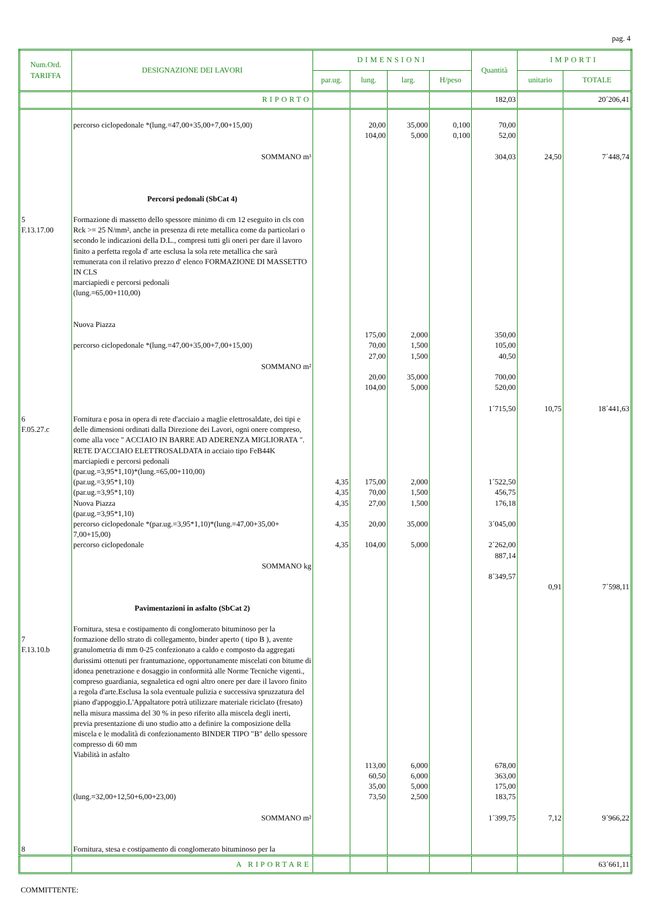pag. 4
| Num.Ord. TARIFFA | DESIGNAZIONE DEI LAVORI | DIMENSIONI | | | | Quantità | IMPORTI | |
| --- | --- | --- | --- | --- | --- | --- | --- | --- |
| | | par.ug. | lung. | larg. | H/peso | | unitario | TOTALE |
| | RIPORTO | | | | | 182,03 | | 20´206,41 |
| | percorso ciclopedonale *(lung.=47,00+35,00+7,00+15,00) SOMMANO m³ | | 20,00 104,00 | 35,000 5,000 | 0,100 0,100 | 70,00 52,00 304,03 | 24,50 | 7´448,74 |
| 5 F.13.17.00 | Percorsi pedonali (SbCat 4) Formazione di massetto dello spessore minimo di cm 12 eseguito in cls con Rck >= 25 N/mm², anche in presenza di rete metallica come da particolari o secondo le indicazioni della D.L., compresi tutti gli oneri per dare il lavoro finito a perfetta regola d' arte esclusa la sola rete metallica che sarà remunerata con il relativo prezzo d' elenco FORMAZIONE DI MASSETTO IN CLS marciapiedi e percorsi pedonali (lung.=65,00+110,00) Nuova Piazza percorso ciclopedonale *(lung.=47,00+35,00+7,00+15,00) SOMMANO m² | | 175,00 70,00 27,00 20,00 104,00 | 2,000 1,500 1,500 35,000 5,000 | | 350,00 105,00 40,50 700,00 520,00 1´715,50 | 10,75 | 18´441,63 |
| 6 F.05.27.c | Fornitura e posa in opera di rete d'acciaio a maglie elettrosaldate, dei tipi e delle dimensioni ordinati dalla Direzione dei Lavori, ogni onere compreso, come alla voce " ACCIAIO IN BARRE AD ADERENZA MIGLIORATA ". RETE D'ACCIAIO ELETTROSALDATA in acciaio tipo FeB44K marciapiedi e percorsi pedonali (par.ug.=3,95*1,10)*(lung.=65,00+110,00) (par.ug.=3,95*1,10) (par.ug.=3,95*1,10) Nuova Piazza (par.ug.=3,95*1,10) percorso ciclopedonale *(par.ug.=3,95*1,10)*(lung.=47,00+35,00+ 7,00+15,00) percorso ciclopedonale SOMMANO kg | 4,35 4,35 4,35 4,35 4,35 | 175,00 70,00 27,00 20,00 104,00 | 2,000 1,500 1,500 35,000 5,000 | | 1´522,50 456,75 176,18 3´045,00 2´262,00 887,14 8´349,57 | 0,91 | 7´598,11 |
| 7 F.13.10.b | Pavimentazioni in asfalto (SbCat 2) Fornitura, stesa e costipamento di conglomerato bituminoso per la formazione dello strato di collegamento, binder aperto ( tipo B ), avente granulometria di mm 0-25 confezionato a caldo e composto da aggregati durissimi ottenuti per frantumazione, opportunamente miscelati con bitume di idonea penetrazione e dosaggio in conformità alle Norme Tecniche vigenti., compreso guardiania, segnaletica ed ogni altro onere per dare il lavoro finito a regola d'arte.Esclusa la sola eventuale pulizia e successiva spruzzatura del piano d'appoggio.L'Appaltatore potrà utilizzare materiale riciclato (fresato) nella misura massima del 30 % in peso riferito alla miscela degli inerti, previa presentazione di uno studio atto a definire la composizione della miscela e le modalità di confezionamento BINDER TIPO "B" dello spessore compresso di 60 mm Viabilità in asfalto (lung.=32,00+12,50+6,00+23,00) SOMMANO m² | | 113,00 60,50 35,00 73,50 | 6,000 6,000 5,000 2,500 | | 678,00 363,00 175,00 183,75 1´399,75 | 7,12 | 9´966,22 |
| 8 | Fornitura, stesa e costipamento di conglomerato bituminoso per la | | | | | | | |
| | A RIPORTARE | | | | | | | 63´661,11 |
COMMITTENTE: